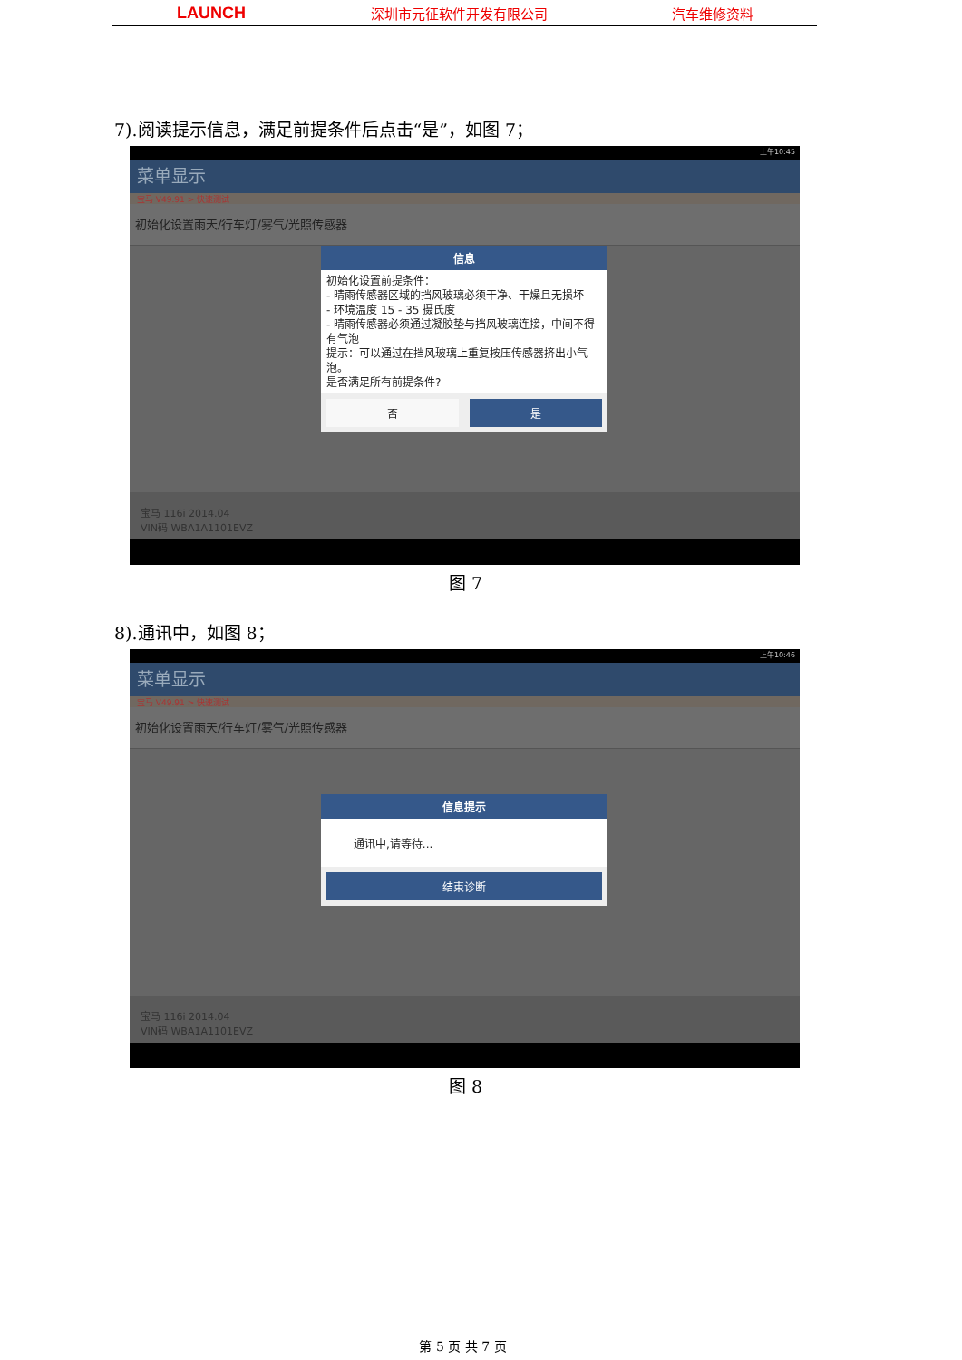LAUNCH 深圳市元征软件开发有限公司 汽车维修资料
7).阅读提示信息，满足前提条件后点击“是”，如图 7；
上午10:45
菜单显示
宝马 V49.91 > 快速测试
初始化设置雨天/行车灯/雾气/光照传感器
信息
初始化设置前提条件：
- 晴雨传感器区域的挡风玻璃必须干净、干燥且无损坏
- 环境温度 15 - 35 摄氏度
- 晴雨传感器必须通过凝胶垫与挡风玻璃连接，中间不得有气泡
提示：可以通过在挡风玻璃上重复按压传感器挤出小气泡。
是否满足所有前提条件?
否 是
宝马 116i 2014.04
VIN码 WBA1A1101EVZ
图 7
8).通讯中，如图 8；
上午10:46
菜单显示
宝马 V49.91 > 快速测试
初始化设置雨天/行车灯/雾气/光照传感器
信息提示
通讯中,请等待...
结束诊断
宝马 116i 2014.04
VIN码 WBA1A1101EVZ
图 8
第 5 页 共 7 页